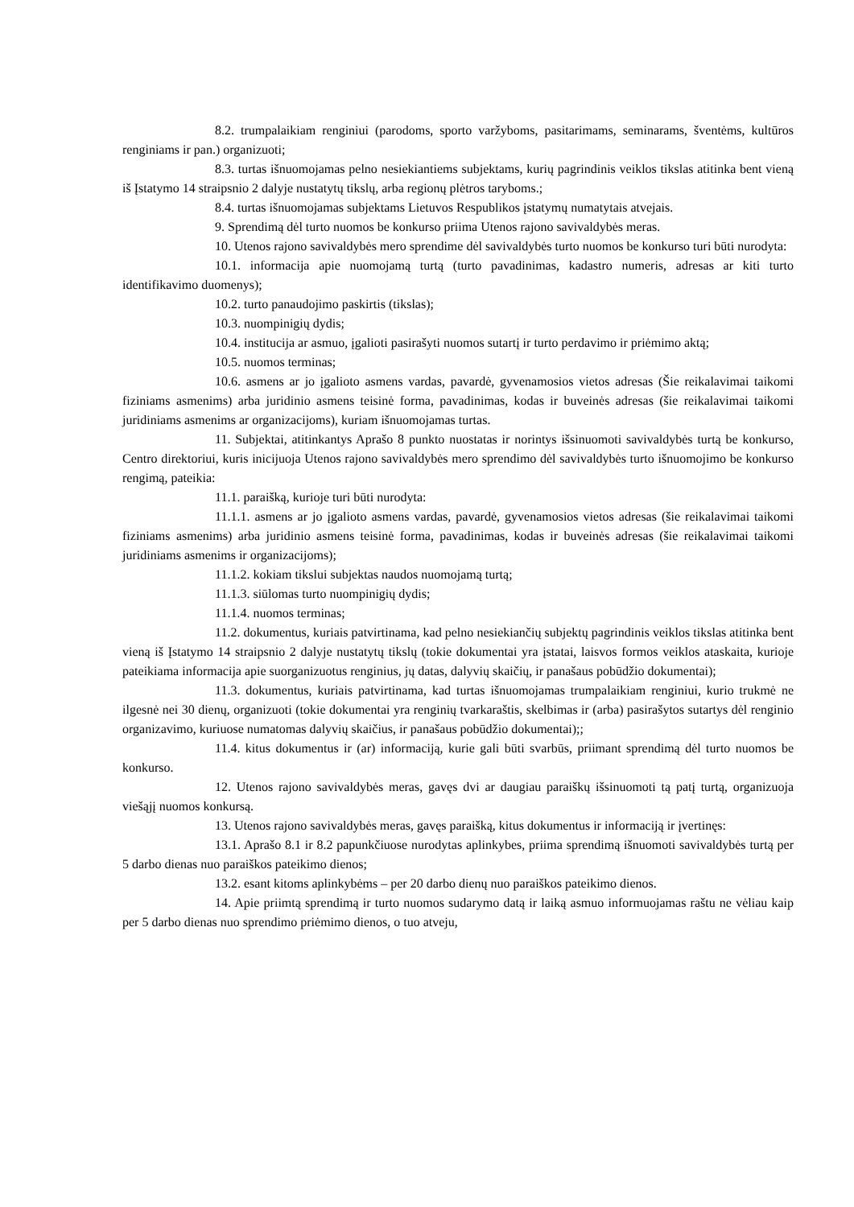8.2. trumpalaikiam renginiui (parodoms, sporto varžyboms, pasitarimams, seminarams, šventėms, kultūros renginiams ir pan.) organizuoti;
8.3. turtas išnuomojamas pelno nesiekiantiems subjektams, kurių pagrindinis veiklos tikslas atitinka bent vieną iš Įstatymo 14 straipsnio 2 dalyje nustatytų tikslų, arba regionų plėtros taryboms.;
8.4. turtas išnuomojamas subjektams Lietuvos Respublikos įstatymų numatytais atvejais.
9. Sprendimą dėl turto nuomos be konkurso priima Utenos rajono savivaldybės meras.
10. Utenos rajono savivaldybės mero sprendime dėl savivaldybės turto nuomos be konkurso turi būti nurodyta:
10.1. informacija apie nuomojamą turtą (turto pavadinimas, kadastro numeris, adresas ar kiti turto identifikavimo duomenys);
10.2. turto panaudojimo paskirtis (tikslas);
10.3. nuompinigių dydis;
10.4. institucija ar asmuo, įgalioti pasirašyti nuomos sutartį ir turto perdavimo ir priėmimo aktą;
10.5. nuomos terminas;
10.6. asmens ar jo įgalioto asmens vardas, pavardė, gyvenamosios vietos adresas (Šie reikalavimai taikomi fiziniams asmenims) arba juridinio asmens teisinė forma, pavadinimas, kodas ir buveinės adresas (šie reikalavimai taikomi juridiniams asmenims ar organizacijoms), kuriam išnuomojamas turtas.
11. Subjektai, atitinkantys Aprašo 8 punkto nuostatas ir norintys išsinuomoti savivaldybės turtą be konkurso, Centro direktoriui, kuris inicijuoja Utenos rajono savivaldybės mero sprendimo dėl savivaldybės turto išnuomojimo be konkurso rengimą, pateikia:
11.1. paraišką, kurioje turi būti nurodyta:
11.1.1. asmens ar jo įgalioto asmens vardas, pavardė, gyvenamosios vietos adresas (šie reikalavimai taikomi fiziniams asmenims) arba juridinio asmens teisinė forma, pavadinimas, kodas ir buveinės adresas (šie reikalavimai taikomi juridiniams asmenims ir organizacijoms);
11.1.2. kokiam tikslui subjektas naudos nuomojamą turtą;
11.1.3. siūlomas turto nuompinigių dydis;
11.1.4. nuomos terminas;
11.2. dokumentus, kuriais patvirtinama, kad pelno nesiekiančių subjektų pagrindinis veiklos tikslas atitinka bent vieną iš Įstatymo 14 straipsnio 2 dalyje nustatytų tikslų (tokie dokumentai yra įstatai, laisvos formos veiklos ataskaita, kurioje pateikiama informacija apie suorganizuotus renginius, jų datas, dalyvių skaičių, ir panašaus pobūdžio dokumentai);
11.3. dokumentus, kuriais patvirtinama, kad turtas išnuomojamas trumpalaikiam renginiui, kurio trukmė ne ilgesnė nei 30 dienų, organizuoti (tokie dokumentai yra renginių tvarkaraštis, skelbimas ir (arba) pasirašytos sutartys dėl renginio organizavimo, kuriuose numatomas dalyvių skaičius, ir panašaus pobūdžio dokumentai);;
11.4. kitus dokumentus ir (ar) informaciją, kurie gali būti svarbūs, priimant sprendimą dėl turto nuomos be konkurso.
12. Utenos rajono savivaldybės meras, gavęs dvi ar daugiau paraiškų išsinuomoti tą patį turtą, organizuoja viešąjį nuomos konkursą.
13. Utenos rajono savivaldybės meras, gavęs paraišką, kitus dokumentus ir informaciją ir įvertinęs:
13.1. Aprašo 8.1 ir 8.2 papunkčiuose nurodytas aplinkybes, priima sprendimą išnuomoti savivaldybės turtą per 5 darbo dienas nuo paraiškos pateikimo dienos;
13.2. esant kitoms aplinkybėms – per 20 darbo dienų nuo paraiškos pateikimo dienos.
14. Apie priimtą sprendimą ir turto nuomos sudarymo datą ir laiką asmuo informuojamas raštu ne vėliau kaip per 5 darbo dienas nuo sprendimo priėmimo dienos, o tuo atveju,